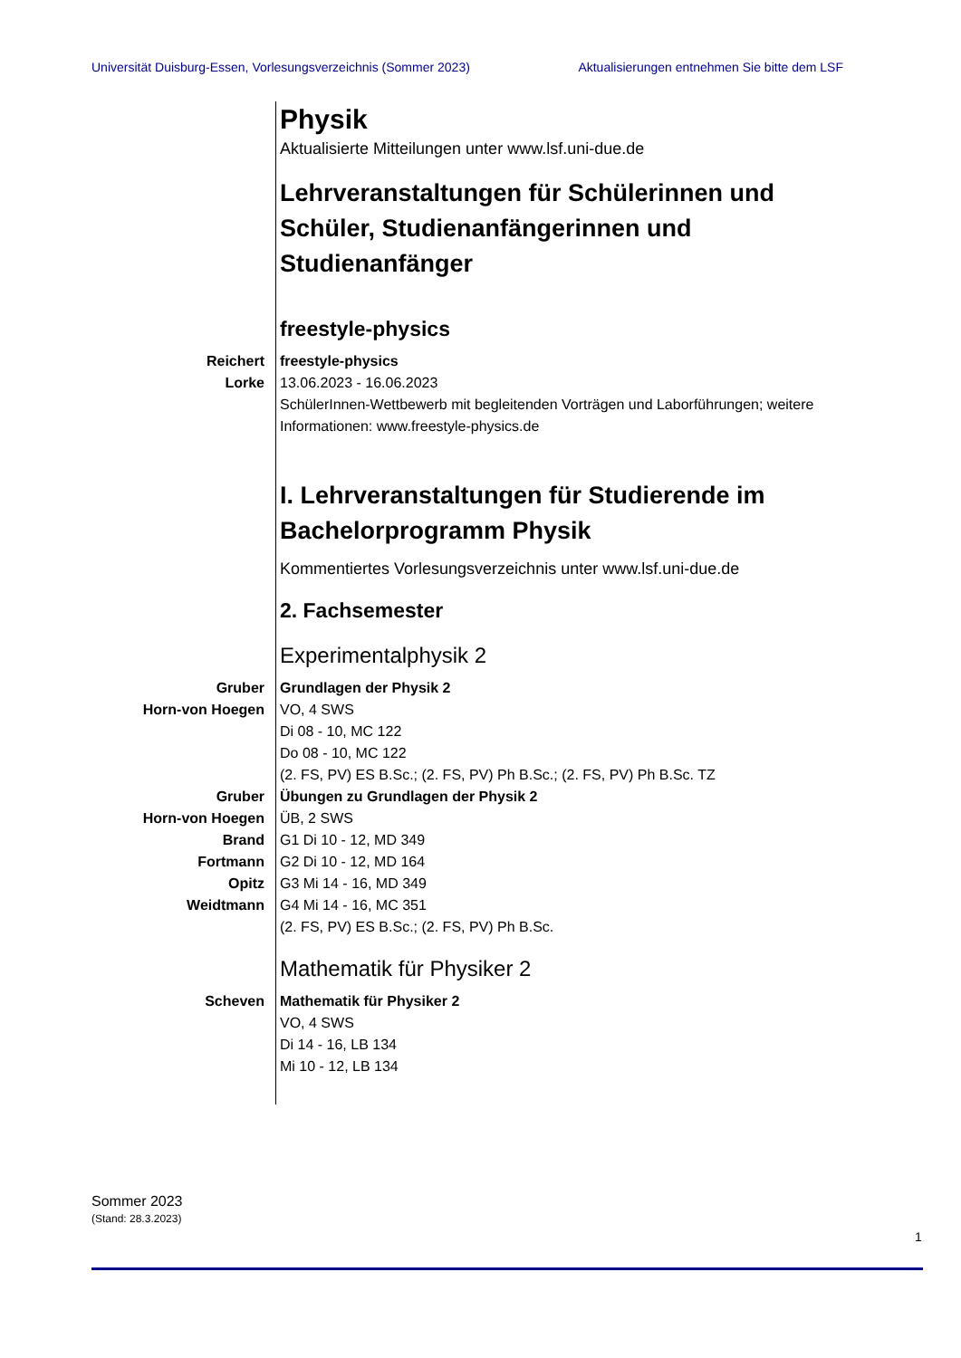Universität Duisburg-Essen, Vorlesungsverzeichnis (Sommer 2023) Aktualisierungen entnehmen Sie bitte dem LSF
Physik
Aktualisierte Mitteilungen unter www.lsf.uni-due.de
Lehrveranstaltungen für Schülerinnen und Schüler, Studienanfängerinnen und Studienanfänger
freestyle-physics
Reichert
Lorke
freestyle-physics
13.06.2023 - 16.06.2023
SchülerInnen-Wettbewerb mit begleitenden Vorträgen und Laborführungen; weitere Informationen: www.freestyle-physics.de
I. Lehrveranstaltungen für Studierende im Bachelorprogramm Physik
Kommentiertes Vorlesungsverzeichnis unter www.lsf.uni-due.de
2. Fachsemester
Experimentalphysik 2
Gruber
Horn-von Hoegen
Grundlagen der Physik 2
VO, 4 SWS
Di 08 - 10, MC 122
Do 08 - 10, MC 122
(2. FS, PV) ES B.Sc.; (2. FS, PV) Ph B.Sc.; (2. FS, PV) Ph B.Sc. TZ
Gruber
Horn-von Hoegen
Brand
Fortmann
Opitz
Weidtmann
Übungen zu Grundlagen der Physik 2
ÜB, 2 SWS
G1 Di 10 - 12, MD 349
G2 Di 10 - 12, MD 164
G3 Mi 14 - 16, MD 349
G4 Mi 14 - 16, MC 351
(2. FS, PV) ES B.Sc.; (2. FS, PV) Ph B.Sc.
Mathematik für Physiker 2
Scheven Mathematik für Physiker 2
VO, 4 SWS
Di 14 - 16, LB 134
Mi 10 - 12, LB 134
Sommer 2023
(Stand: 28.3.2023)
1